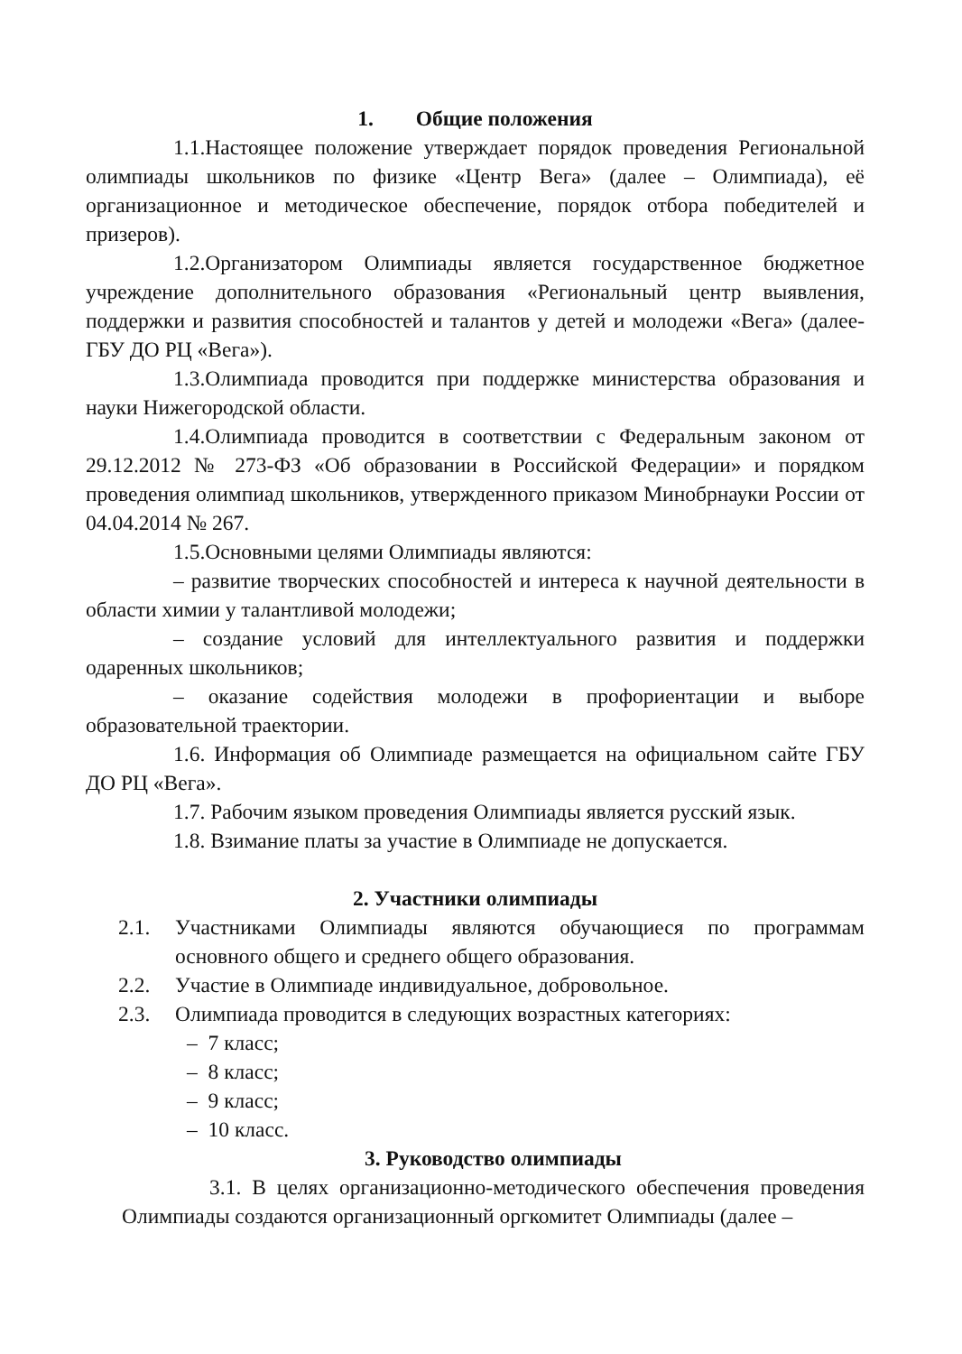1. Общие положения
1.1.Настоящее положение утверждает порядок проведения Региональной олимпиады школьников по физике «Центр Вега» (далее – Олимпиада), её организационное и методическое обеспечение, порядок отбора победителей и призеров).
1.2.Организатором Олимпиады является государственное бюджетное учреждение дополнительного образования «Региональный центр выявления, поддержки и развития способностей и талантов у детей и молодежи «Вега» (далее- ГБУ ДО РЦ «Вега»).
1.3.Олимпиада проводится при поддержке министерства образования и науки Нижегородской области.
1.4.Олимпиада проводится в соответствии с Федеральным законом от 29.12.2012 № 273-ФЗ «Об образовании в Российской Федерации» и порядком проведения олимпиад школьников, утвержденного приказом Минобрнауки России от 04.04.2014 № 267.
1.5.Основными целями Олимпиады являются:
– развитие творческих способностей и интереса к научной деятельности в области химии у талантливой молодежи;
– создание условий для интеллектуального развития и поддержки одаренных школьников;
– оказание содействия молодежи в профориентации и выборе образовательной траектории.
1.6. Информация об Олимпиаде размещается на официальном сайте ГБУ ДО РЦ «Вега».
1.7. Рабочим языком проведения Олимпиады является русский язык.
1.8. Взимание платы за участие в Олимпиаде не допускается.
2. Участники олимпиады
2.1. Участниками Олимпиады являются обучающиеся по программам основного общего и среднего общего образования.
2.2. Участие в Олимпиаде индивидуальное, добровольное.
2.3. Олимпиада проводится в следующих возрастных категориях:
– 7 класс;
– 8 класс;
– 9 класс;
– 10 класс.
3. Руководство олимпиады
3.1. В целях организационно-методического обеспечения проведения Олимпиады создаются организационный оргкомитет Олимпиады (далее –